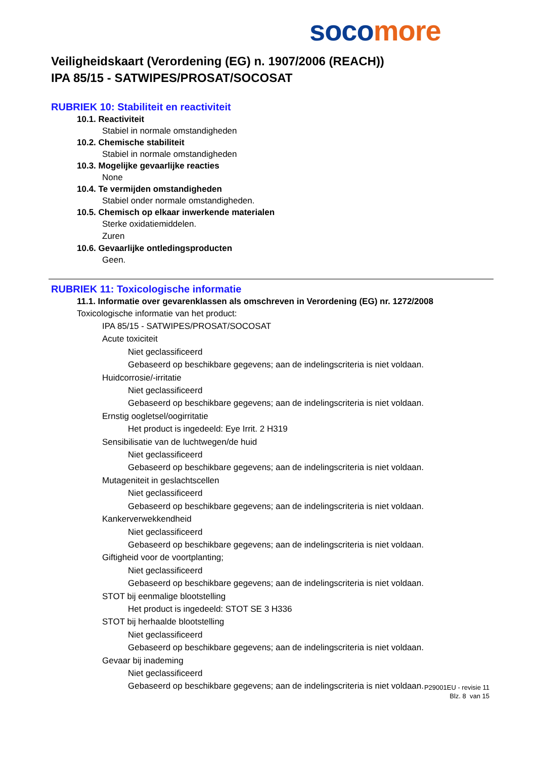soco more
Veiligheidskaart (Verordening (EG) n. 1907/2006 (REACH))
IPA 85/15 - SATWIPES/PROSAT/SOCOSAT
RUBRIEK 10: Stabiliteit en reactiviteit
10.1. Reactiviteit
Stabiel in normale omstandigheden
10.2. Chemische stabiliteit
Stabiel in normale omstandigheden
10.3. Mogelijke gevaarlijke reacties
None
10.4. Te vermijden omstandigheden
Stabiel onder normale omstandigheden.
10.5. Chemisch op elkaar inwerkende materialen
Sterke oxidatiemiddelen.
Zuren
10.6. Gevaarlijke ontledingsproducten
Geen.
RUBRIEK 11: Toxicologische informatie
11.1. Informatie over gevarenklassen als omschreven in Verordening (EG) nr. 1272/2008
Toxicologische informatie van het product:
IPA 85/15 - SATWIPES/PROSAT/SOCOSAT
Acute toxiciteit
Niet geclassificeerd
Gebaseerd op beschikbare gegevens; aan de indelingscriteria is niet voldaan.
Huidcorrosie/-irritatie
Niet geclassificeerd
Gebaseerd op beschikbare gegevens; aan de indelingscriteria is niet voldaan.
Ernstig oogletsel/oogirritatie
Het product is ingedeeld: Eye Irrit. 2 H319
Sensibilisatie van de luchtwegen/de huid
Niet geclassificeerd
Gebaseerd op beschikbare gegevens; aan de indelingscriteria is niet voldaan.
Mutageniteit in geslachtscellen
Niet geclassificeerd
Gebaseerd op beschikbare gegevens; aan de indelingscriteria is niet voldaan.
Kankerverwekkendheid
Niet geclassificeerd
Gebaseerd op beschikbare gegevens; aan de indelingscriteria is niet voldaan.
Giftigheid voor de voortplanting;
Niet geclassificeerd
Gebaseerd op beschikbare gegevens; aan de indelingscriteria is niet voldaan.
STOT bij eenmalige blootstelling
Het product is ingedeeld: STOT SE 3 H336
STOT bij herhaalde blootstelling
Niet geclassificeerd
Gebaseerd op beschikbare gegevens; aan de indelingscriteria is niet voldaan.
Gevaar bij inademing
Niet geclassificeerd
Gebaseerd op beschikbare gegevens; aan de indelingscriteria is niet voldaan.
P29001EU - revisie 11
Blz. 8 van 15